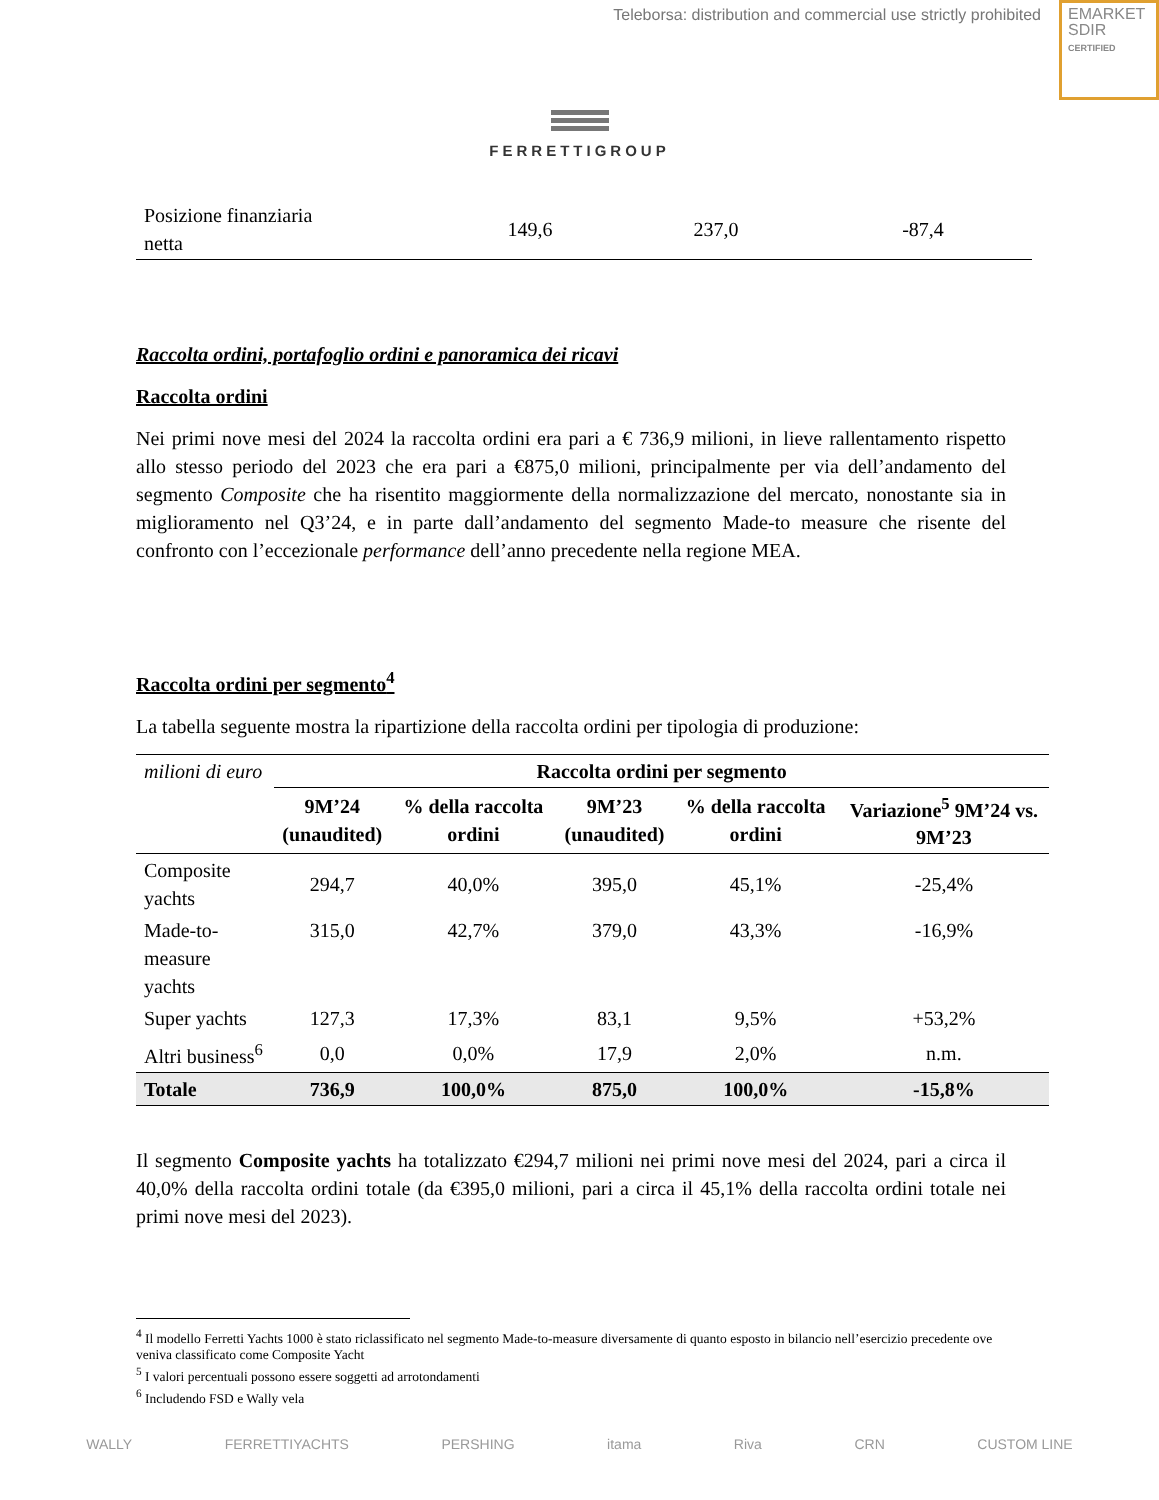Teleborsa: distribution and commercial use strictly prohibited
EMARKET
SDIR
CERTIFIED
FERRETTIGROUP
| Posizione finanziaria netta | 149,6 | 237,0 | -87,4 |
Raccolta ordini, portafoglio ordini e panoramica dei ricavi
Raccolta ordini
Nei primi nove mesi del 2024 la raccolta ordini era pari a € 736,9 milioni, in lieve rallentamento rispetto allo stesso periodo del 2023 che era pari a €875,0 milioni, principalmente per via dell’andamento del segmento Composite che ha risentito maggiormente della normalizzazione del mercato, nonostante sia in miglioramento nel Q3’24, e in parte dall’andamento del segmento Made-to measure che risente del confronto con l’eccezionale performance dell’anno precedente nella regione MEA.
Raccolta ordini per segmento<sup>4</sup>
La tabella seguente mostra la ripartizione della raccolta ordini per tipologia di produzione:
| milioni di euro | Raccolta ordini per segmento | | | | |
| | 9M’24 (unaudited) | % della raccolta ordini | 9M’23 (unaudited) | % della raccolta ordini | Variazione<sup>5</sup> 9M’24 vs. 9M’23 |
| Composite yachts | 294,7 | 40,0% | 395,0 | 45,1% | -25,4% |
| Made-to-measure yachts | 315,0 | 42,7% | 379,0 | 43,3% | -16,9% |
| Super yachts | 127,3 | 17,3% | 83,1 | 9,5% | +53,2% |
| Altri business<sup>6</sup> | 0,0 | 0,0% | 17,9 | 2,0% | n.m. |
| Totale | 736,9 | 100,0% | 875,0 | 100,0% | -15,8% |
Il segmento Composite yachts ha totalizzato €294,7 milioni nei primi nove mesi del 2024, pari a circa il 40,0% della raccolta ordini totale (da €395,0 milioni, pari a circa il 45,1% della raccolta ordini totale nei primi nove mesi del 2023).
<sup>4</sup> Il modello Ferretti Yachts 1000 è stato riclassificato nel segmento Made-to-measure diversamente di quanto esposto in bilancio nell’esercizio precedente ove veniva classificato come Composite Yacht
<sup>5</sup> I valori percentuali possono essere soggetti ad arrotondamenti
<sup>6</sup> Includendo FSD e Wally vela
WALLY FERRETTIYACHTS PERSHING itama Riva CRN CUSTOM LINE